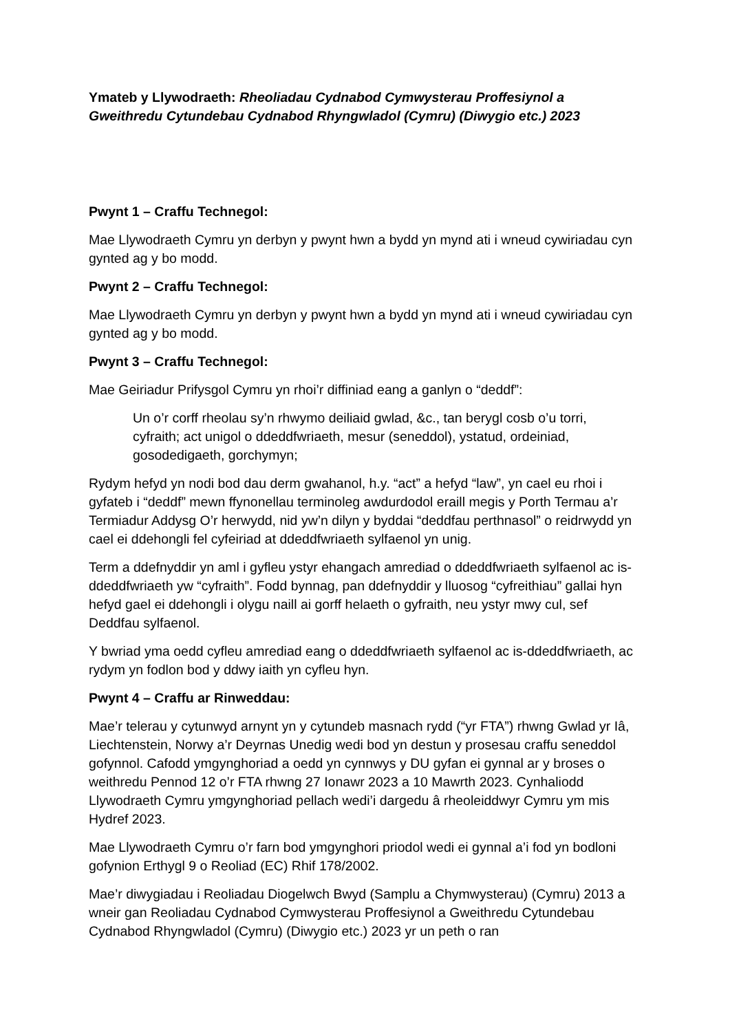Ymateb y Llywodraeth: Rheoliadau Cydnabod Cymwysterau Proffesiynol a Gweithredu Cytundebau Cydnabod Rhyngwladol (Cymru) (Diwygio etc.) 2023
Pwynt 1 – Craffu Technegol:
Mae Llywodraeth Cymru yn derbyn y pwynt hwn a bydd yn mynd ati i wneud cywiriadau cyn gynted ag y bo modd.
Pwynt 2 – Craffu Technegol:
Mae Llywodraeth Cymru yn derbyn y pwynt hwn a bydd yn mynd ati i wneud cywiriadau cyn gynted ag y bo modd.
Pwynt 3 – Craffu Technegol:
Mae Geiriadur Prifysgol Cymru yn rhoi’r diffiniad eang a ganlyn o “deddf”:
Un o’r corff rheolau sy’n rhwymo deiliaid gwlad, &c., tan berygl cosb o’u torri, cyfraith; act unigol o ddeddfwriaeth, mesur (seneddol), ystatud, ordeiniad, gosodedigaeth, gorchymyn;
Rydym hefyd yn nodi bod dau derm gwahanol, h.y. “act” a hefyd “law”, yn cael eu rhoi i gyfateb i “deddf” mewn ffynonellau terminoleg awdurdodol eraill megis y Porth Termau a’r Termiadur Addysg O’r herwydd, nid yw’n dilyn y byddai “deddfau perthnasol” o reidrwydd yn cael ei ddehongli fel cyfeiriad at ddeddfwriaeth sylfaenol yn unig.
Term a ddefnyddir yn aml i gyfleu ystyr ehangach amrediad o ddeddfwriaeth sylfaenol ac is-ddeddfwriaeth yw “cyfraith”. Fodd bynnag, pan ddefnyddir y lluosog “cyfreithiau” gallai hyn hefyd gael ei ddehongli i olygu naill ai gorff helaeth o gyfraith, neu ystyr mwy cul, sef Deddfau sylfaenol.
Y bwriad yma oedd cyfleu amrediad eang o ddeddfwriaeth sylfaenol ac is-ddeddfwriaeth, ac rydym yn fodlon bod y ddwy iaith yn cyfleu hyn.
Pwynt 4 – Craffu ar Rinweddau:
Mae’r telerau y cytunwyd arnynt yn y cytundeb masnach rydd (“yr FTA”) rhwng Gwlad yr Iâ, Liechtenstein, Norwy a’r Deyrnas Unedig wedi bod yn destun y prosesau craffu seneddol gofynnol. Cafodd ymgynghoriad a oedd yn cynnwys y DU gyfan ei gynnal ar y broses o weithredu Pennod 12 o’r FTA rhwng 27 Ionawr 2023 a 10 Mawrth 2023. Cynhaliodd Llywodraeth Cymru ymgynghoriad pellach wedi’i dargedu â rheoleiddwyr Cymru ym mis Hydref 2023.
Mae Llywodraeth Cymru o’r farn bod ymgynghori priodol wedi ei gynnal a’i fod yn bodloni gofynion Erthygl 9 o Reoliad (EC) Rhif 178/2002.
Mae’r diwygiadau i Reoliadau Diogelwch Bwyd (Samplu a Chymwysterau) (Cymru) 2013 a wneir gan Reoliadau Cydnabod Cymwysterau Proffesiynol a Gweithredu Cytundebau Cydnabod Rhyngwladol (Cymru) (Diwygio etc.) 2023 yr un peth o ran